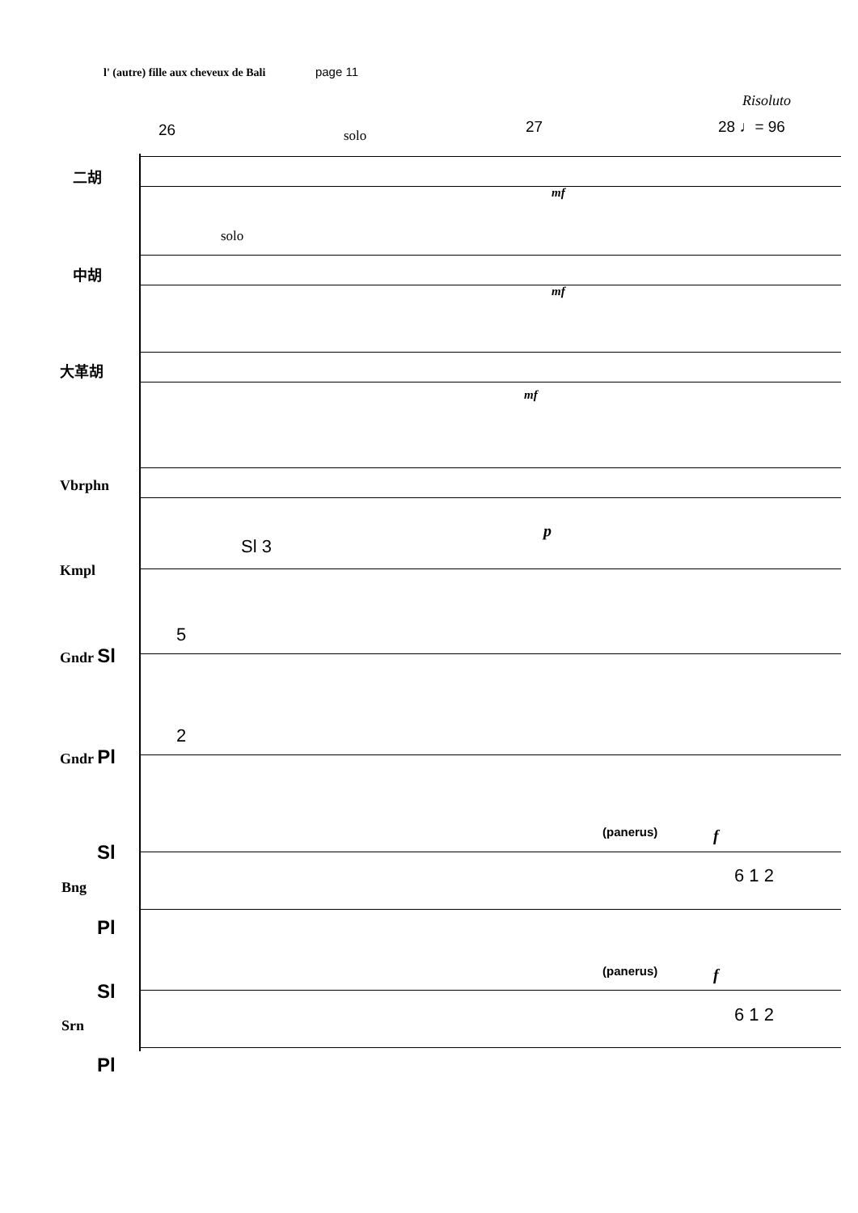l' (autre) fille aux cheveux de Bali page 11
Risoluto
26 solo 27 28 ♩= 96
二胡
solo
中胡
大革胡
mf
mf
mf
Vbrphn
p
Sl 3
Kmpl
5
Gndr Sl
2
Gndr Pl
(panerus) f
Sl
Bng
6 1 2
Pl
(panerus) f
Sl
Srn
6 1 2
Pl